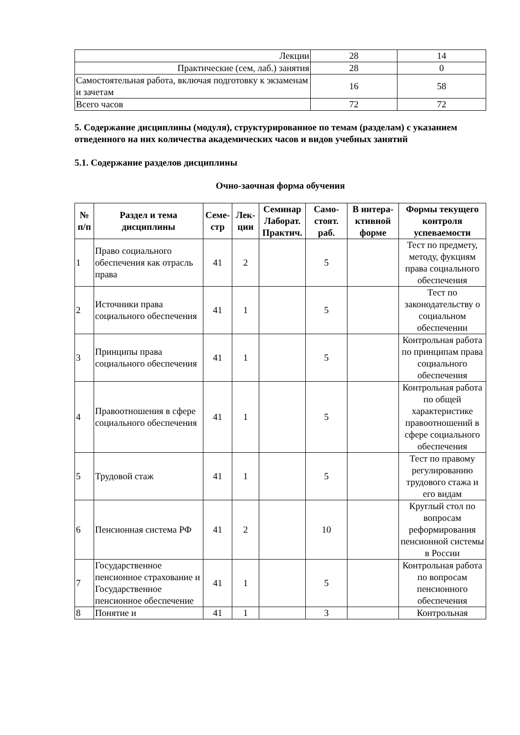| Лекции | 28 | 14 |
| Практические (сем, лаб.) занятия | 28 | 0 |
| Самостоятельная работа, включая подготовку к экзаменам и зачетам | 16 | 58 |
| Всего часов | 72 | 72 |
5. Содержание дисциплины (модуля), структурированное по темам (разделам) с указанием отведенного на них количества академических часов и видов учебных занятий
5.1. Содержание разделов дисциплины
Очно-заочная форма обучения
| № п/п | Раздел и тема дисциплины | Семе-стр | Лек-ции | Семинар Лаборат. Практич. | Само-стоят. раб. | В интера-ктивной форме | Формы текущего контроля успеваемости |
| --- | --- | --- | --- | --- | --- | --- | --- |
| 1 | Право социального обеспечения как отрасль права | 41 | 2 | | 5 | | Тест по предмету, методу, фукциям права социального обеспечения |
| 2 | Источники права социального обеспечения | 41 | 1 | | 5 | | Тест по законодательству о социальном обеспечении |
| 3 | Принципы права социального обеспечения | 41 | 1 | | 5 | | Контрольная работа по принципам права социального обеспечения |
| 4 | Правоотношения в сфере социального обеспечения | 41 | 1 | | 5 | | Контрольная работа по общей характеристике правоотношений в сфере социального обеспечения |
| 5 | Трудовой стаж | 41 | 1 | | 5 | | Тест по правому регулированию трудового стажа и его видам |
| 6 | Пенсионная система РФ | 41 | 2 | | 10 | | Круглый стол по вопросам реформирования пенсионной системы в России |
| 7 | Государственное пенсионное страхование и Государственное пенсионное обеспечение | 41 | 1 | | 5 | | Контрольная работа по вопросам пенсионного обеспечения |
| 8 | Понятие и | 41 | 1 | | 3 | | Контрольная |